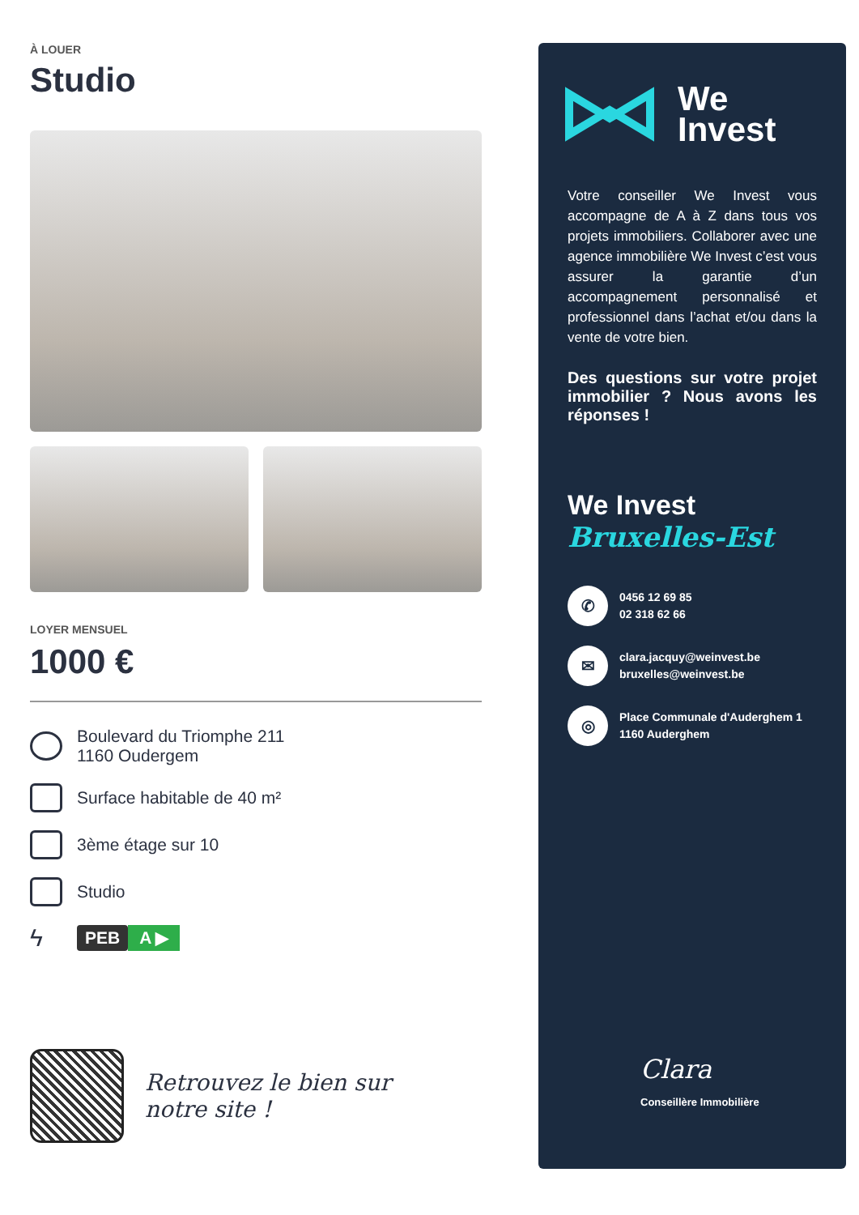À LOUER
Studio
LOYER MENSUEL
1000 €
Boulevard du Triomphe 211
1160 Oudergem
Surface habitable de 40 m²
3ème étage sur 10
Studio
ϟ
PEB A ▶
Retrouvez le bien sur
notre site !
We
Invest
Votre conseiller We Invest vous accompagne de A à Z dans tous vos projets immobiliers. Collaborer avec une agence immobilière We Invest c’est vous assurer la garantie d’un accompagnement personnalisé et professionnel dans l’achat et/ou dans la vente de votre bien.
Des questions sur votre projet immobilier ? Nous avons les réponses !
We Invest
Bruxelles-Est
✆
0456 12 69 85
02 318 62 66
✉
clara.jacquy@weinvest.be
bruxelles@weinvest.be
◎
Place Communale d'Auderghem 1
1160 Auderghem
Clara
Conseillère Immobilière